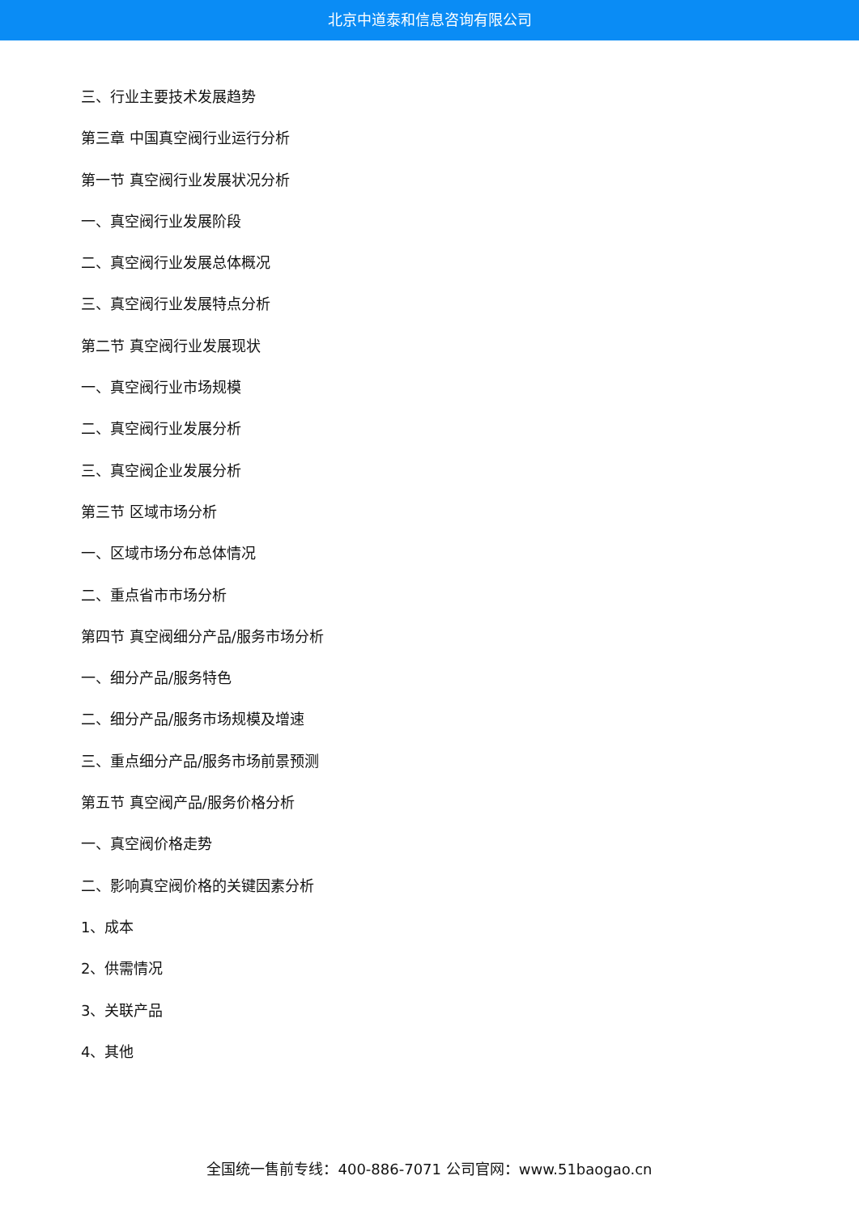北京中道泰和信息咨询有限公司
三、行业主要技术发展趋势
第三章 中国真空阀行业运行分析
第一节 真空阀行业发展状况分析
一、真空阀行业发展阶段
二、真空阀行业发展总体概况
三、真空阀行业发展特点分析
第二节 真空阀行业发展现状
一、真空阀行业市场规模
二、真空阀行业发展分析
三、真空阀企业发展分析
第三节 区域市场分析
一、区域市场分布总体情况
二、重点省市市场分析
第四节 真空阀细分产品/服务市场分析
一、细分产品/服务特色
二、细分产品/服务市场规模及增速
三、重点细分产品/服务市场前景预测
第五节 真空阀产品/服务价格分析
一、真空阀价格走势
二、影响真空阀价格的关键因素分析
1、成本
2、供需情况
3、关联产品
4、其他
全国统一售前专线：400-886-7071 公司官网：www.51baogao.cn